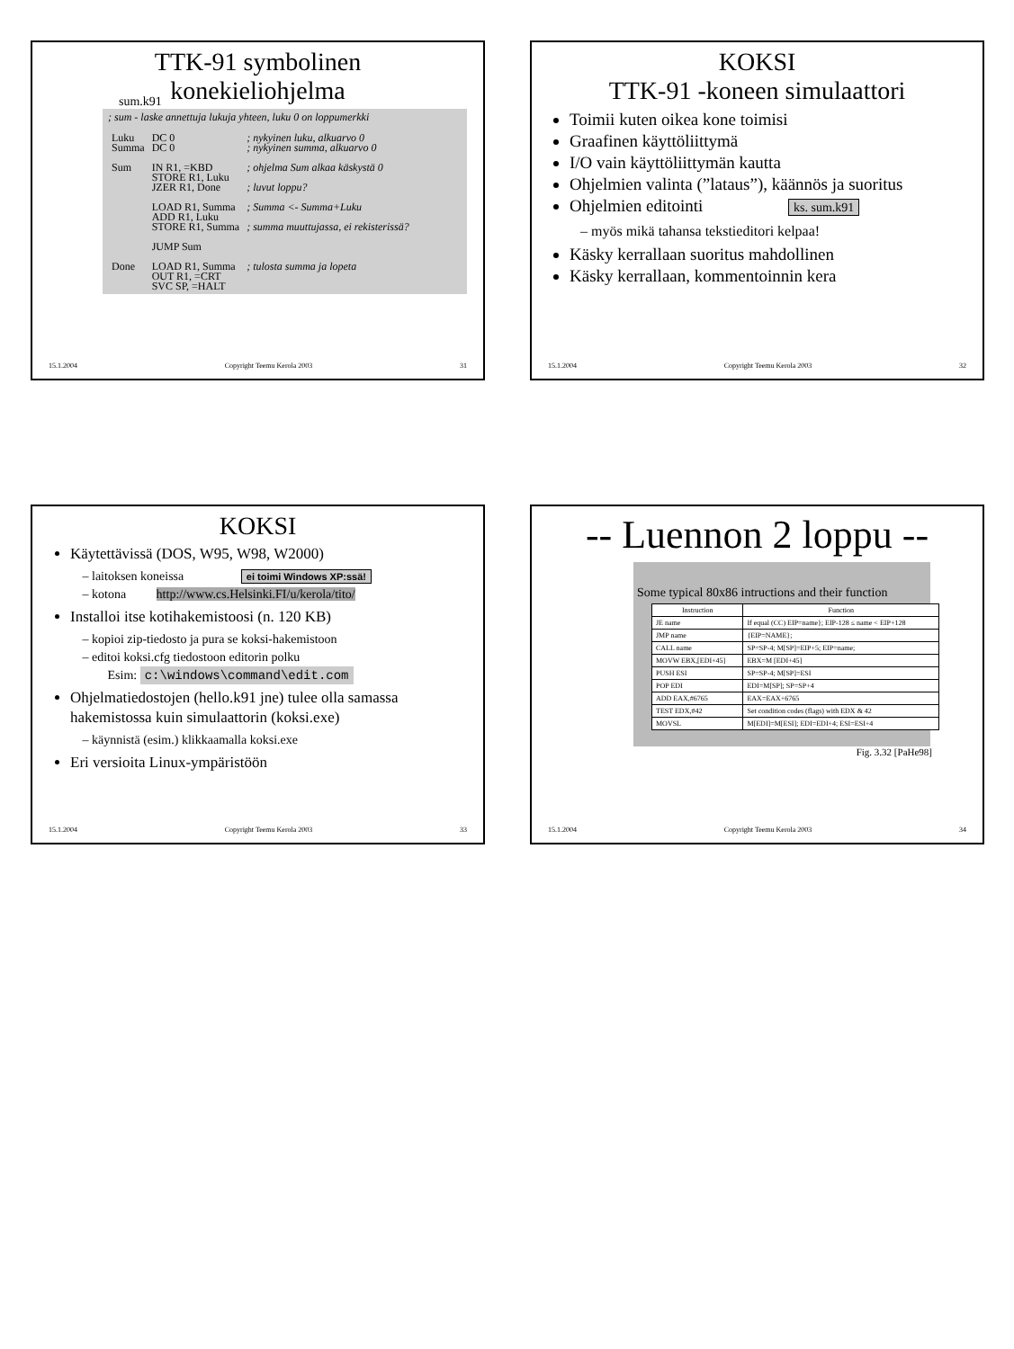TTK-91 symbolinen
konekieliohjelma
sum.k91
; sum - laske annettuja lukuja yhteen, luku 0 on loppumerkki
| Luku | DC 0 | ; nykyinen luku, alkuarvo 0 |
| Summa | DC 0 | ; nykyinen summa, alkuarvo 0 |
| Sum | IN R1, =KBD | ; ohjelma Sum alkaa käskystä 0 |
| | STORE R1, Luku | |
| | JZER R1, Done | ; luvut loppu? |
| | LOAD R1, Summa | ; Summa <- Summa+Luku |
| | ADD R1, Luku | |
| | STORE R1, Summa | ; summa muuttujassa, ei rekisterissä? |
| | JUMP Sum | |
| Done | LOAD R1, Summa | ; tulosta summa ja lopeta |
| | OUT R1, =CRT | |
| | SVC SP, =HALT | |
15.1.2004 Copyright Teemu Kerola 2003 31
KOKSI
TTK-91 -koneen simulaattori
Toimii kuten oikea kone toimisi
Graafinen käyttöliittymä
I/O vain käyttöliittymän kautta
Ohjelmien valinta (”lataus”), käännös ja suoritus
Ohjelmien editointi ks. sum.k91
myös mikä tahansa tekstieditori kelpaa!
Käsky kerrallaan suoritus mahdollinen
Käsky kerrallaan, kommentoinnin kera
15.1.2004 Copyright Teemu Kerola 2003 32
KOKSI
Käytettävissä (DOS, W95, W98, W2000)
laitoksen koneissa ei toimi Windows XP:ssä!
kotona http://www.cs.Helsinki.FI/u/kerola/tito/
Installoi itse kotihakemistoosi (n. 120 KB)
kopioi zip-tiedosto ja pura se koksi-hakemistoon
editoi koksi.cfg tiedostoon editorin polku
Esim: c:\windows\command\edit.com
Ohjelmatiedostojen (hello.k91 jne) tulee olla samassa hakemistossa kuin simulaattorin (koksi.exe)
käynnistä (esim.) klikkaamalla koksi.exe
Eri versioita Linux-ympäristöön
15.1.2004 Copyright Teemu Kerola 2003 33
-- Luennon 2 loppu --
Some typical 80x86 intructions and their function
| Instruction | Function |
| --- | --- |
| JE name | If equal (CC) EIP=name}; EIP-128 ≤ name < EIP+128 |
| JMP name | {EIP=NAME}; |
| CALL name | SP=SP-4; M[SP]=EIP+5; EIP=name; |
| MOVW EBX,[EDI+45] | EBX=M [EDI+45] |
| PUSH ESI | SP=SP-4; M[SP]=ESI |
| POP EDI | EDI=M[SP]; SP=SP+4 |
| ADD EAX,#6765 | EAX=EAX+6765 |
| TEST EDX,#42 | Set condition codes (flags) with EDX & 42 |
| MOVSL | M[EDI]=M[ESI]; EDI=EDI+4; ESI=ESI+4 |
Fig. 3.32 [PaHe98]
15.1.2004 Copyright Teemu Kerola 2003 34